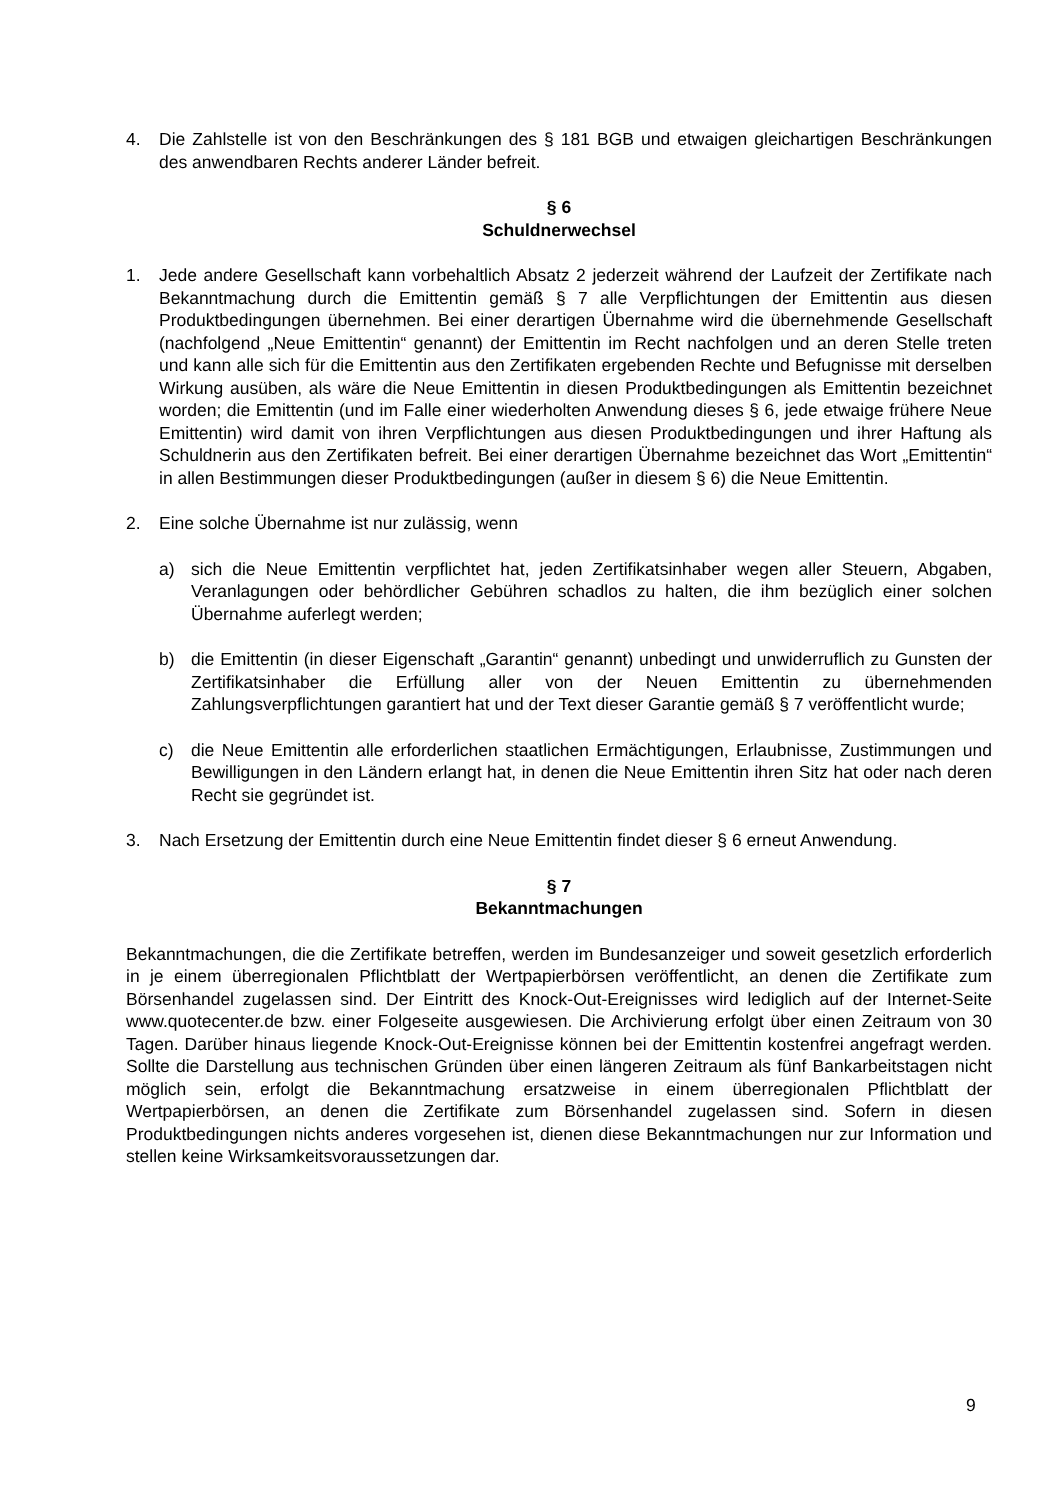4. Die Zahlstelle ist von den Beschränkungen des § 181 BGB und etwaigen gleichartigen Beschränkungen des anwendbaren Rechts anderer Länder befreit.
§ 6
Schuldnerwechsel
1. Jede andere Gesellschaft kann vorbehaltlich Absatz 2 jederzeit während der Laufzeit der Zertifikate nach Bekanntmachung durch die Emittentin gemäß § 7 alle Verpflichtungen der Emittentin aus diesen Produktbedingungen übernehmen. Bei einer derartigen Übernahme wird die übernehmende Gesellschaft (nachfolgend „Neue Emittentin“ genannt) der Emittentin im Recht nachfolgen und an deren Stelle treten und kann alle sich für die Emittentin aus den Zertifikaten ergebenden Rechte und Befugnisse mit derselben Wirkung ausüben, als wäre die Neue Emittentin in diesen Produktbedingungen als Emittentin bezeichnet worden; die Emittentin (und im Falle einer wiederholten Anwendung dieses § 6, jede etwaige frühere Neue Emittentin) wird damit von ihren Verpflichtungen aus diesen Produktbedingungen und ihrer Haftung als Schuldnerin aus den Zertifikaten befreit. Bei einer derartigen Übernahme bezeichnet das Wort „Emittentin“ in allen Bestimmungen dieser Produktbedingungen (außer in diesem § 6) die Neue Emittentin.
2. Eine solche Übernahme ist nur zulässig, wenn
a) sich die Neue Emittentin verpflichtet hat, jeden Zertifikatsinhaber wegen aller Steuern, Abgaben, Veranlagungen oder behördlicher Gebühren schadlos zu halten, die ihm bezüglich einer solchen Übernahme auferlegt werden;
b) die Emittentin (in dieser Eigenschaft „Garantin“ genannt) unbedingt und unwiderruflich zu Gunsten der Zertifikatsinhaber die Erfüllung aller von der Neuen Emittentin zu übernehmenden Zahlungsverpflichtungen garantiert hat und der Text dieser Garantie gemäß § 7 veröffentlicht wurde;
c) die Neue Emittentin alle erforderlichen staatlichen Ermächtigungen, Erlaubnisse, Zustimmungen und Bewilligungen in den Ländern erlangt hat, in denen die Neue Emittentin ihren Sitz hat oder nach deren Recht sie gegründet ist.
3. Nach Ersetzung der Emittentin durch eine Neue Emittentin findet dieser § 6 erneut Anwendung.
§ 7
Bekanntmachungen
Bekanntmachungen, die die Zertifikate betreffen, werden im Bundesanzeiger und soweit gesetzlich erforderlich in je einem überregionalen Pflichtblatt der Wertpapierbörsen veröffentlicht, an denen die Zertifikate zum Börsenhandel zugelassen sind. Der Eintritt des Knock-Out-Ereignisses wird lediglich auf der Internet-Seite www.quotecenter.de bzw. einer Folgeseite ausgewiesen. Die Archivierung erfolgt über einen Zeitraum von 30 Tagen. Darüber hinaus liegende Knock-Out-Ereignisse können bei der Emittentin kostenfrei angefragt werden. Sollte die Darstellung aus technischen Gründen über einen längeren Zeitraum als fünf Bankarbeitstagen nicht möglich sein, erfolgt die Bekanntmachung ersatzweise in einem überregionalen Pflichtblatt der Wertpapierbörsen, an denen die Zertifikate zum Börsenhandel zugelassen sind. Sofern in diesen Produktbedingungen nichts anderes vorgesehen ist, dienen diese Bekanntmachungen nur zur Information und stellen keine Wirksamkeitsvoraussetzungen dar.
9